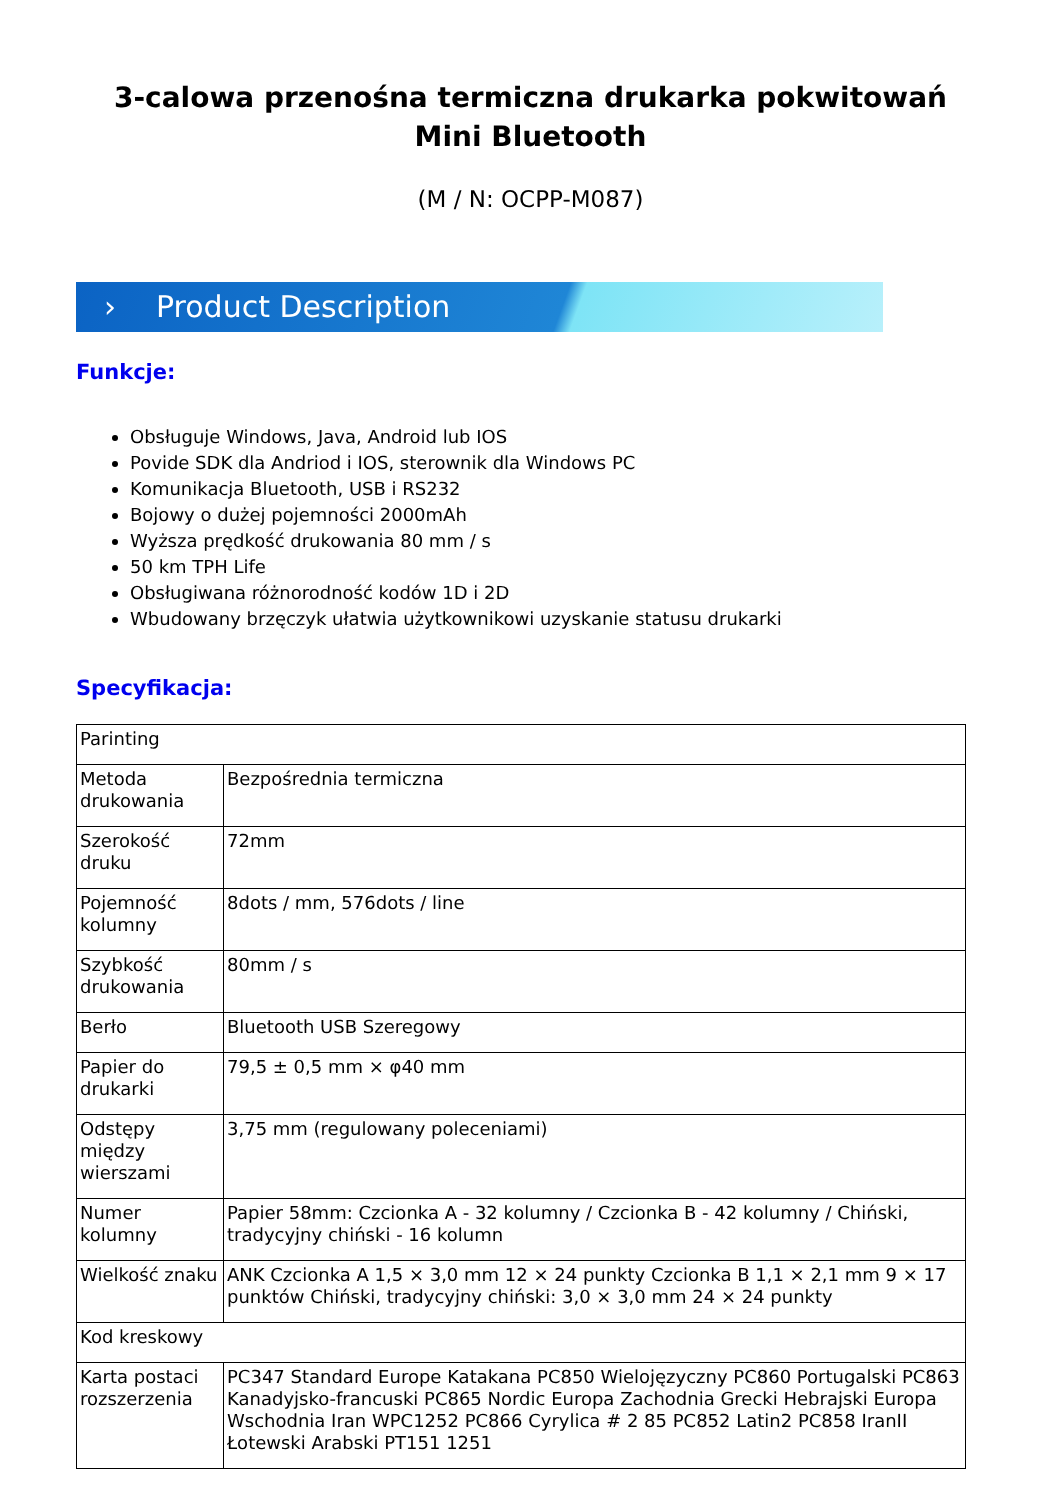3-calowa przenośna termiczna drukarka pokwitowań Mini Bluetooth
(M / N: OCPP-M087)
› Product Description
Funkcje:
Obsługuje Windows, Java, Android lub IOS
Povide SDK dla Andriod i IOS, sterownik dla Windows PC
Komunikacja Bluetooth, USB i RS232
Bojowy o dużej pojemności 2000mAh
Wyższa prędkość drukowania 80 mm / s
50 km TPH Life
Obsługiwana różnorodność kodów 1D i 2D
Wbudowany brzęczyk ułatwia użytkownikowi uzyskanie statusu drukarki
Specyfikacja:
| Parinting | |
| Metoda drukowania | Bezpośrednia termiczna |
| Szerokość druku | 72mm |
| Pojemność kolumny | 8dots / mm, 576dots / line |
| Szybkość drukowania | 80mm / s |
| Berło | Bluetooth USB Szeregowy |
| Papier do drukarki | 79,5 ± 0,5 mm × φ40 mm |
| Odstępy między wierszami | 3,75 mm (regulowany poleceniami) |
| Numer kolumny | Papier 58mm: Czcionka A - 32 kolumny / Czcionka B - 42 kolumny / Chiński, tradycyjny chiński - 16 kolumn |
| Wielkość znaku | ANK Czcionka A 1,5 × 3,0 mm 12 × 24 punkty Czcionka B 1,1 × 2,1 mm 9 × 17 punktów Chiński, tradycyjny chiński: 3,0 × 3,0 mm 24 × 24 punkty |
| Kod kreskowy | |
| Karta postaci rozszerzenia | PC347 Standard Europe Katakana PC850 Wielojęzyczny PC860 Portugalski PC863 Kanadyjsko-francuski PC865 Nordic Europa Zachodnia Grecki Hebrajski Europa Wschodnia Iran WPC1252 PC866 Cyrylica # 2 85 PC852 Latin2 PC858 IranII Łotewski Arabski PT151 1251 |